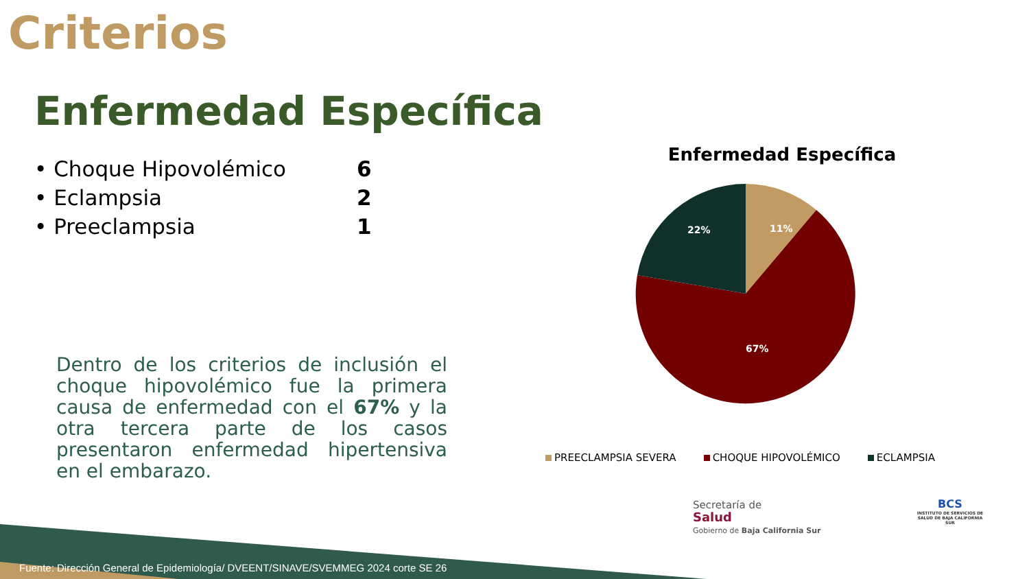Criterios
Enfermedad Específica
• Choque Hipovolémico 6
• Eclampsia 2
• Preeclampsia 1
Dentro de los criterios de inclusión el choque hipovolémico fue la primera causa de enfermedad con el 67% y la otra tercera parte de los casos presentaron enfermedad hipertensiva en el embarazo.
Enfermedad Específica
11%
22%
67%
PREECLAMPSIA SEVERA CHOQUE HIPOVOLÉMICO ECLAMPSIA
Secretaría de
Salud
Gobierno de Baja California Sur
BCS
INSTITUTO DE SERVICIOS DE SALUD DE BAJA CALIFORNIA SUR
Fuente: Dirección General de Epidemiología/ DVEENT/SINAVE/SVEMMEG 2024 corte SE 26